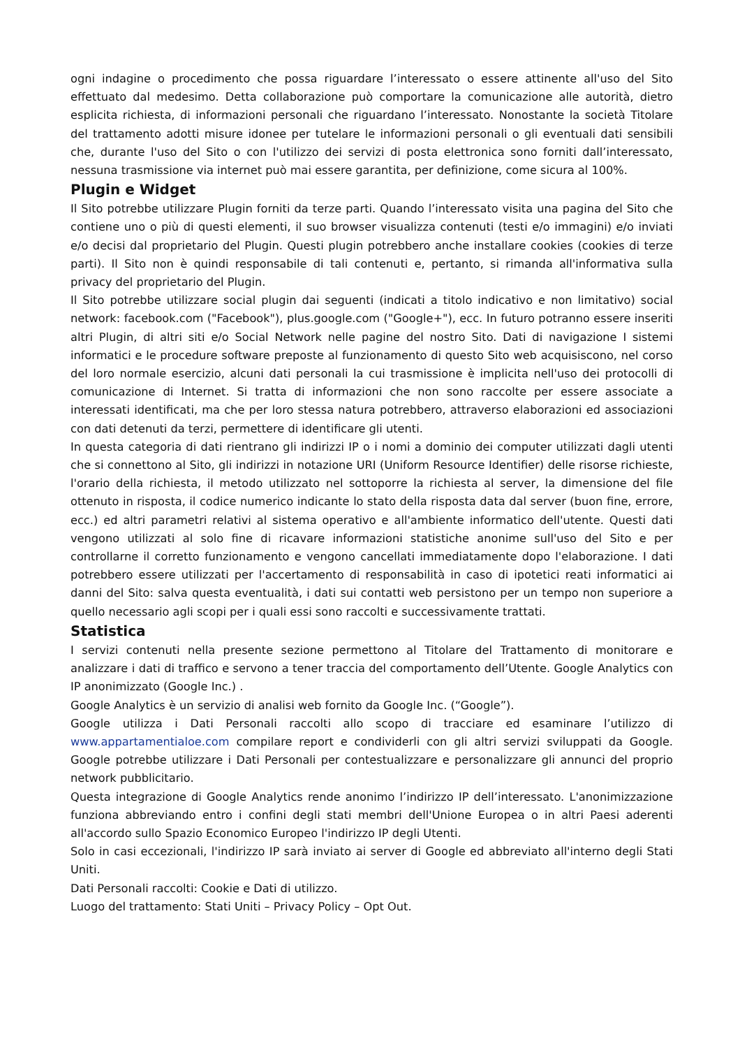ogni indagine o procedimento che possa riguardare l’interessato o essere attinente all'uso del Sito effettuato dal medesimo. Detta collaborazione può comportare la comunicazione alle autorità, dietro esplicita richiesta, di informazioni personali che riguardano l’interessato. Nonostante la società Titolare del trattamento adotti misure idonee per tutelare le informazioni personali o gli eventuali dati sensibili che, durante l'uso del Sito o con l'utilizzo dei servizi di posta elettronica sono forniti dall’interessato, nessuna trasmissione via internet può mai essere garantita, per definizione, come sicura al 100%.
Plugin e Widget
Il Sito potrebbe utilizzare Plugin forniti da terze parti. Quando l’interessato visita una pagina del Sito che contiene uno o più di questi elementi, il suo browser visualizza contenuti (testi e/o immagini) e/o inviati e/o decisi dal proprietario del Plugin. Questi plugin potrebbero anche installare cookies (cookies di terze parti). Il Sito non è quindi responsabile di tali contenuti e, pertanto, si rimanda all'informativa sulla privacy del proprietario del Plugin.
Il Sito potrebbe utilizzare social plugin dai seguenti (indicati a titolo indicativo e non limitativo) social network: facebook.com ("Facebook"), plus.google.com ("Google+"), ecc. In futuro potranno essere inseriti altri Plugin, di altri siti e/o Social Network nelle pagine del nostro Sito. Dati di navigazione I sistemi informatici e le procedure software preposte al funzionamento di questo Sito web acquisiscono, nel corso del loro normale esercizio, alcuni dati personali la cui trasmissione è implicita nell'uso dei protocolli di comunicazione di Internet. Si tratta di informazioni che non sono raccolte per essere associate a interessati identificati, ma che per loro stessa natura potrebbero, attraverso elaborazioni ed associazioni con dati detenuti da terzi, permettere di identificare gli utenti.
In questa categoria di dati rientrano gli indirizzi IP o i nomi a dominio dei computer utilizzati dagli utenti che si connettono al Sito, gli indirizzi in notazione URI (Uniform Resource Identifier) delle risorse richieste, l'orario della richiesta, il metodo utilizzato nel sottoporre la richiesta al server, la dimensione del file ottenuto in risposta, il codice numerico indicante lo stato della risposta data dal server (buon fine, errore, ecc.) ed altri parametri relativi al sistema operativo e all'ambiente informatico dell'utente. Questi dati vengono utilizzati al solo fine di ricavare informazioni statistiche anonime sull'uso del Sito e per controllarne il corretto funzionamento e vengono cancellati immediatamente dopo l'elaborazione. I dati potrebbero essere utilizzati per l'accertamento di responsabilità in caso di ipotetici reati informatici ai danni del Sito: salva questa eventualità, i dati sui contatti web persistono per un tempo non superiore a quello necessario agli scopi per i quali essi sono raccolti e successivamente trattati.
Statistica
I servizi contenuti nella presente sezione permettono al Titolare del Trattamento di monitorare e analizzare i dati di traffico e servono a tener traccia del comportamento dell’Utente. Google Analytics con IP anonimizzato (Google Inc.) .
Google Analytics è un servizio di analisi web fornito da Google Inc. (“Google”).
Google utilizza i Dati Personali raccolti allo scopo di tracciare ed esaminare l’utilizzo di www.appartamentialoe.com compilare report e condividerli con gli altri servizi sviluppati da Google. Google potrebbe utilizzare i Dati Personali per contestualizzare e personalizzare gli annunci del proprio network pubblicitario.
Questa integrazione di Google Analytics rende anonimo l’indirizzo IP dell’interessato. L'anonimizzazione funziona abbreviando entro i confini degli stati membri dell'Unione Europea o in altri Paesi aderenti all'accordo sullo Spazio Economico Europeo l'indirizzo IP degli Utenti.
Solo in casi eccezionali, l'indirizzo IP sarà inviato ai server di Google ed abbreviato all'interno degli Stati Uniti.
Dati Personali raccolti: Cookie e Dati di utilizzo.
Luogo del trattamento: Stati Uniti – Privacy Policy – Opt Out.